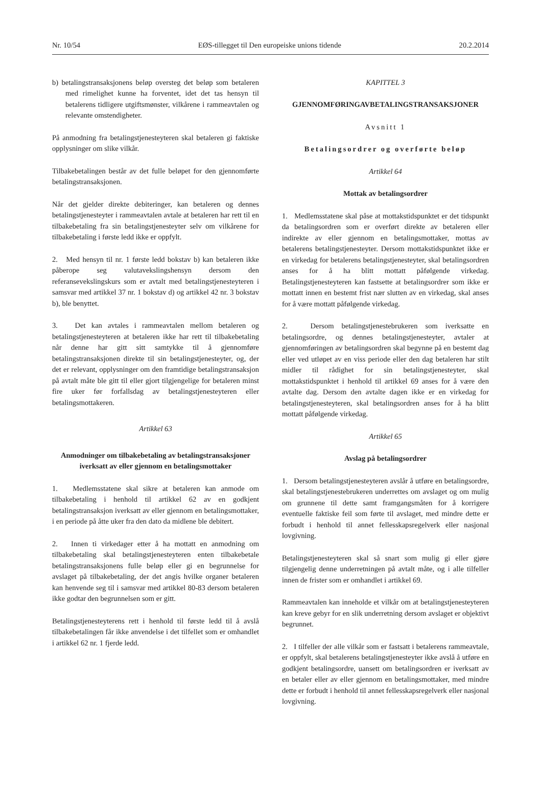Nr. 10/54 EØS-tillegget til Den europeiske unions tidende 20.2.2014
b) betalingstransaksjonens beløp oversteg det beløp som betaleren med rimelighet kunne ha forventet, idet det tas hensyn til betalerens tidligere utgiftsmønster, vilkårene i rammeavtalen og relevante omstendigheter.
På anmodning fra betalingstjenesteyteren skal betaleren gi faktiske opplysninger om slike vilkår.
Tilbakebetalingen består av det fulle beløpet for den gjennomførte betalingstransaksjonen.
Når det gjelder direkte debiteringer, kan betaleren og dennes betalingstjenesteyter i rammeavtalen avtale at betaleren har rett til en tilbakebetaling fra sin betalingstjenesteyter selv om vilkårene for tilbakebetaling i første ledd ikke er oppfylt.
2. Med hensyn til nr. 1 første ledd bokstav b) kan betaleren ikke påberope seg valutavekslingshensyn dersom den referansevekslingskurs som er avtalt med betalingstjenesteyteren i samsvar med artikkel 37 nr. 1 bokstav d) og artikkel 42 nr. 3 bokstav b), ble benyttet.
3. Det kan avtales i rammeavtalen mellom betaleren og betalingstjenesteyteren at betaleren ikke har rett til tilbakebetaling når denne har gitt sitt samtykke til å gjennomføre betalingstransaksjonen direkte til sin betalingstjenesteyter, og, der det er relevant, opplysninger om den framtidige betalingstransaksjon på avtalt måte ble gitt til eller gjort tilgjengelige for betaleren minst fire uker før forfallsdag av betalingstjenesteyteren eller betalingsmottakeren.
Artikkel 63
Anmodninger om tilbakebetaling av betalingstransaksjoner iverksatt av eller gjennom en betalingsmottaker
1. Medlemsstatene skal sikre at betaleren kan anmode om tilbakebetaling i henhold til artikkel 62 av en godkjent betalingstransaksjon iverksatt av eller gjennom en betalingsmottaker, i en periode på åtte uker fra den dato da midlene ble debitert.
2. Innen ti virkedager etter å ha mottatt en anmodning om tilbakebetaling skal betalingstjenesteyteren enten tilbakebetale betalingstransaksjonens fulle beløp eller gi en begrunnelse for avslaget på tilbakebetaling, der det angis hvilke organer betaleren kan henvende seg til i samsvar med artikkel 80-83 dersom betaleren ikke godtar den begrunnelsen som er gitt.
Betalingstjenesteyterens rett i henhold til første ledd til å avslå tilbakebetalingen får ikke anvendelse i det tilfellet som er omhandlet i artikkel 62 nr. 1 fjerde ledd.
KAPITTEL 3
GJENNOMFØRINGAVBETALINGSTRANSAKSJONER
Avsnitt 1
Betalingsordrer og overførte beløp
Artikkel 64
Mottak av betalingsordrer
1. Medlemsstatene skal påse at mottakstidspunktet er det tidspunkt da betalingsordren som er overført direkte av betaleren eller indirekte av eller gjennom en betalingsmottaker, mottas av betalerens betalingstjenesteyter. Dersom mottakstidspunktet ikke er en virkedag for betalerens betalingstjenesteyter, skal betalingsordren anses for å ha blitt mottatt påfølgende virkedag. Betalingstjenesteyteren kan fastsette at betalingsordrer som ikke er mottatt innen en bestemt frist nær slutten av en virkedag, skal anses for å være mottatt påfølgende virkedag.
2. Dersom betalingstjenestebrukeren som iverksatte en betalingsordre, og dennes betalingstjenesteyter, avtaler at gjennomføringen av betalingsordren skal begynne på en bestemt dag eller ved utløpet av en viss periode eller den dag betaleren har stilt midler til rådighet for sin betalingstjenesteyter, skal mottakstidspunktet i henhold til artikkel 69 anses for å være den avtalte dag. Dersom den avtalte dagen ikke er en virkedag for betalingstjenesteyteren, skal betalingsordren anses for å ha blitt mottatt påfølgende virkedag.
Artikkel 65
Avslag på betalingsordrer
1. Dersom betalingstjenesteyteren avslår å utføre en betalingsordre, skal betalingstjenestebrukeren underrettes om avslaget og om mulig om grunnene til dette samt framgangsmåten for å korrigere eventuelle faktiske feil som førte til avslaget, med mindre dette er forbudt i henhold til annet fellesskapsregelverk eller nasjonal lovgivning.
Betalingstjenesteyteren skal så snart som mulig gi eller gjøre tilgjengelig denne underretningen på avtalt måte, og i alle tilfeller innen de frister som er omhandlet i artikkel 69.
Rammeavtalen kan inneholde et vilkår om at betalingstjenesteyteren kan kreve gebyr for en slik underretning dersom avslaget er objektivt begrunnet.
2. I tilfeller der alle vilkår som er fastsatt i betalerens rammeavtale, er oppfylt, skal betalerens betalingstjenesteyter ikke avslå å utføre en godkjent betalingsordre, uansett om betalingsordren er iverksatt av en betaler eller av eller gjennom en betalingsmottaker, med mindre dette er forbudt i henhold til annet fellesskapsregelverk eller nasjonal lovgivning.